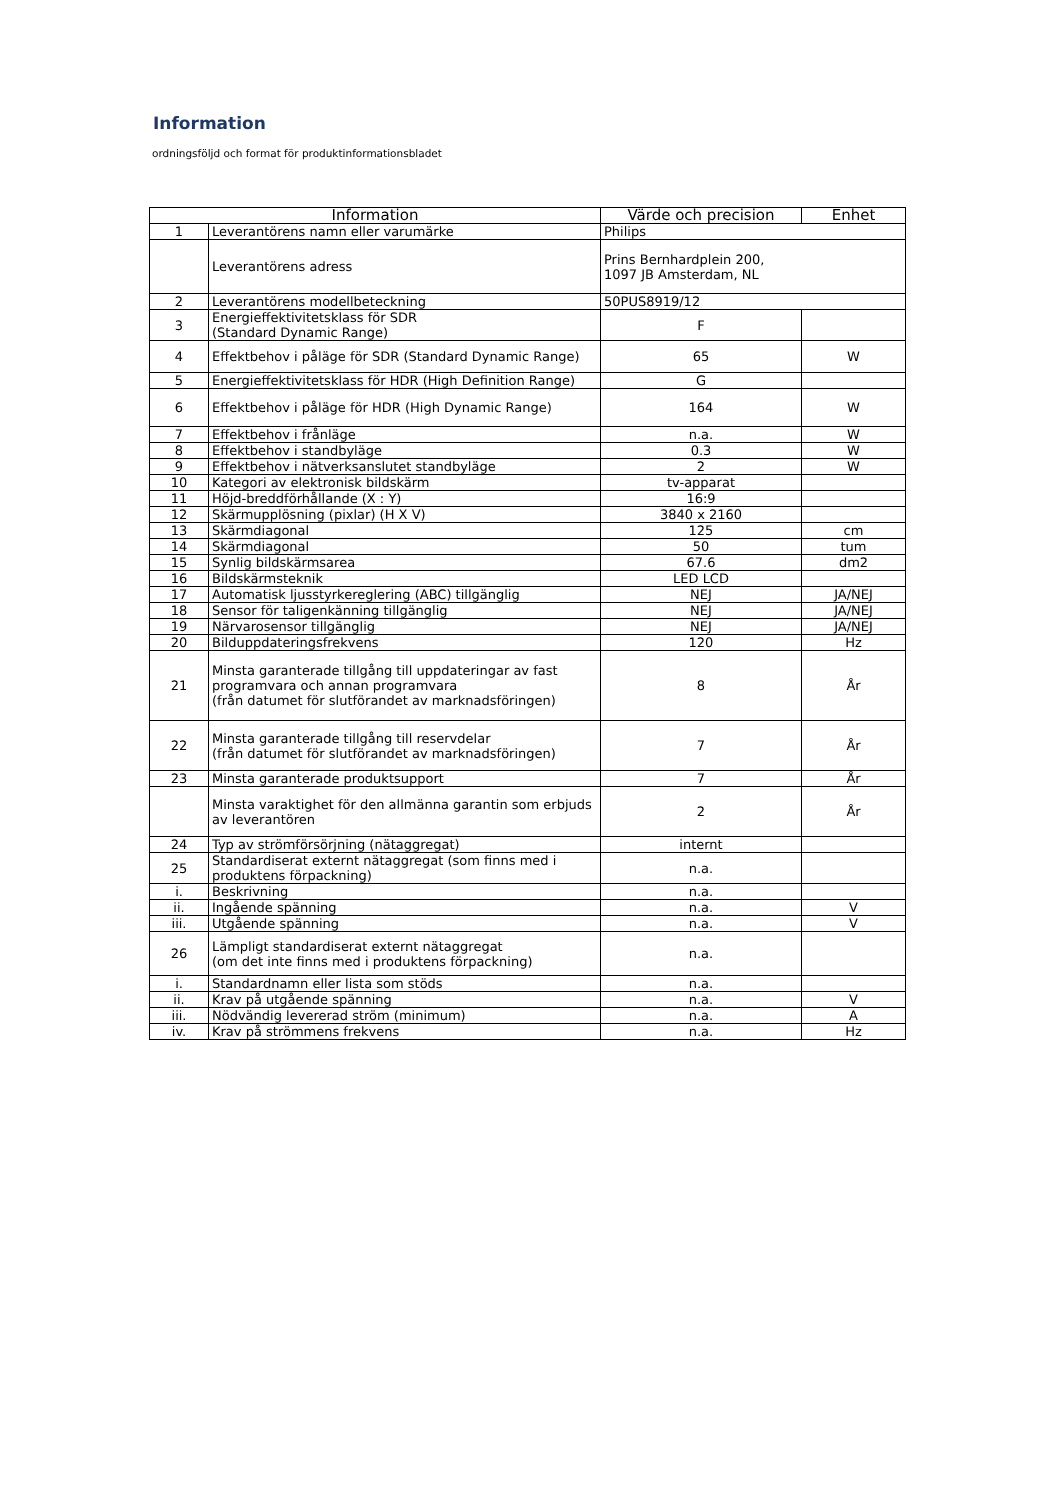Information
ordningsföljd och format för produktinformationsbladet
| Information | | Värde och precision | Enhet |
| --- | --- | --- | --- |
| 1 | Leverantörens namn eller varumärke | Philips | |
| | Leverantörens adress | Prins Bernhardplein 200, 1097 JB Amsterdam, NL | |
| 2 | Leverantörens modellbeteckning | 50PUS8919/12 | |
| 3 | Energieffektivitetsklass för SDR (Standard Dynamic Range) | F | |
| 4 | Effektbehov i påläge för SDR (Standard Dynamic Range) | 65 | W |
| 5 | Energieffektivitetsklass för HDR (High Definition Range) | G | |
| 6 | Effektbehov i påläge för HDR (High Dynamic Range) | 164 | W |
| 7 | Effektbehov i frånläge | n.a. | W |
| 8 | Effektbehov i standbyläge | 0.3 | W |
| 9 | Effektbehov i nätverksanslutet standbyläge | 2 | W |
| 10 | Kategori av elektronisk bildskärm | tv-apparat | |
| 11 | Höjd-breddförhållande (X : Y) | 16:9 | |
| 12 | Skärmupplösning (pixlar) (H X V) | 3840 x 2160 | |
| 13 | Skärmdiagonal | 125 | cm |
| 14 | Skärmdiagonal | 50 | tum |
| 15 | Synlig bildskärmsarea | 67.6 | dm2 |
| 16 | Bildskärmsteknik | LED LCD | |
| 17 | Automatisk ljusstyrkereglering (ABC) tillgänglig | NEJ | JA/NEJ |
| 18 | Sensor för taligenkänning tillgänglig | NEJ | JA/NEJ |
| 19 | Närvarosensor tillgänglig | NEJ | JA/NEJ |
| 20 | Bilduppdateringsfrekvens | 120 | Hz |
| 21 | Minsta garanterade tillgång till uppdateringar av fast programvara och annan programvara (från datumet för slutförandet av marknadsföringen) | 8 | År |
| 22 | Minsta garanterade tillgång till reservdelar (från datumet för slutförandet av marknadsföringen) | 7 | År |
| 23 | Minsta garanterade produktsupport | 7 | År |
| | Minsta varaktighet för den allmänna garantin som erbjuds av leverantören | 2 | År |
| 24 | Typ av strömförsörjning (nätaggregat) | internt | |
| 25 | Standardiserat externt nätaggregat (som finns med i produktens förpackning) | n.a. | |
| i. | Beskrivning | n.a. | |
| ii. | Ingående spänning | n.a. | V |
| iii. | Utgående spänning | n.a. | V |
| 26 | Lämpligt standardiserat externt nätaggregat (om det inte finns med i produktens förpackning) | n.a. | |
| i. | Standardnamn eller lista som stöds | n.a. | |
| ii. | Krav på utgående spänning | n.a. | V |
| iii. | Nödvändig levererad ström (minimum) | n.a. | A |
| iv. | Krav på strömmens frekvens | n.a. | Hz |